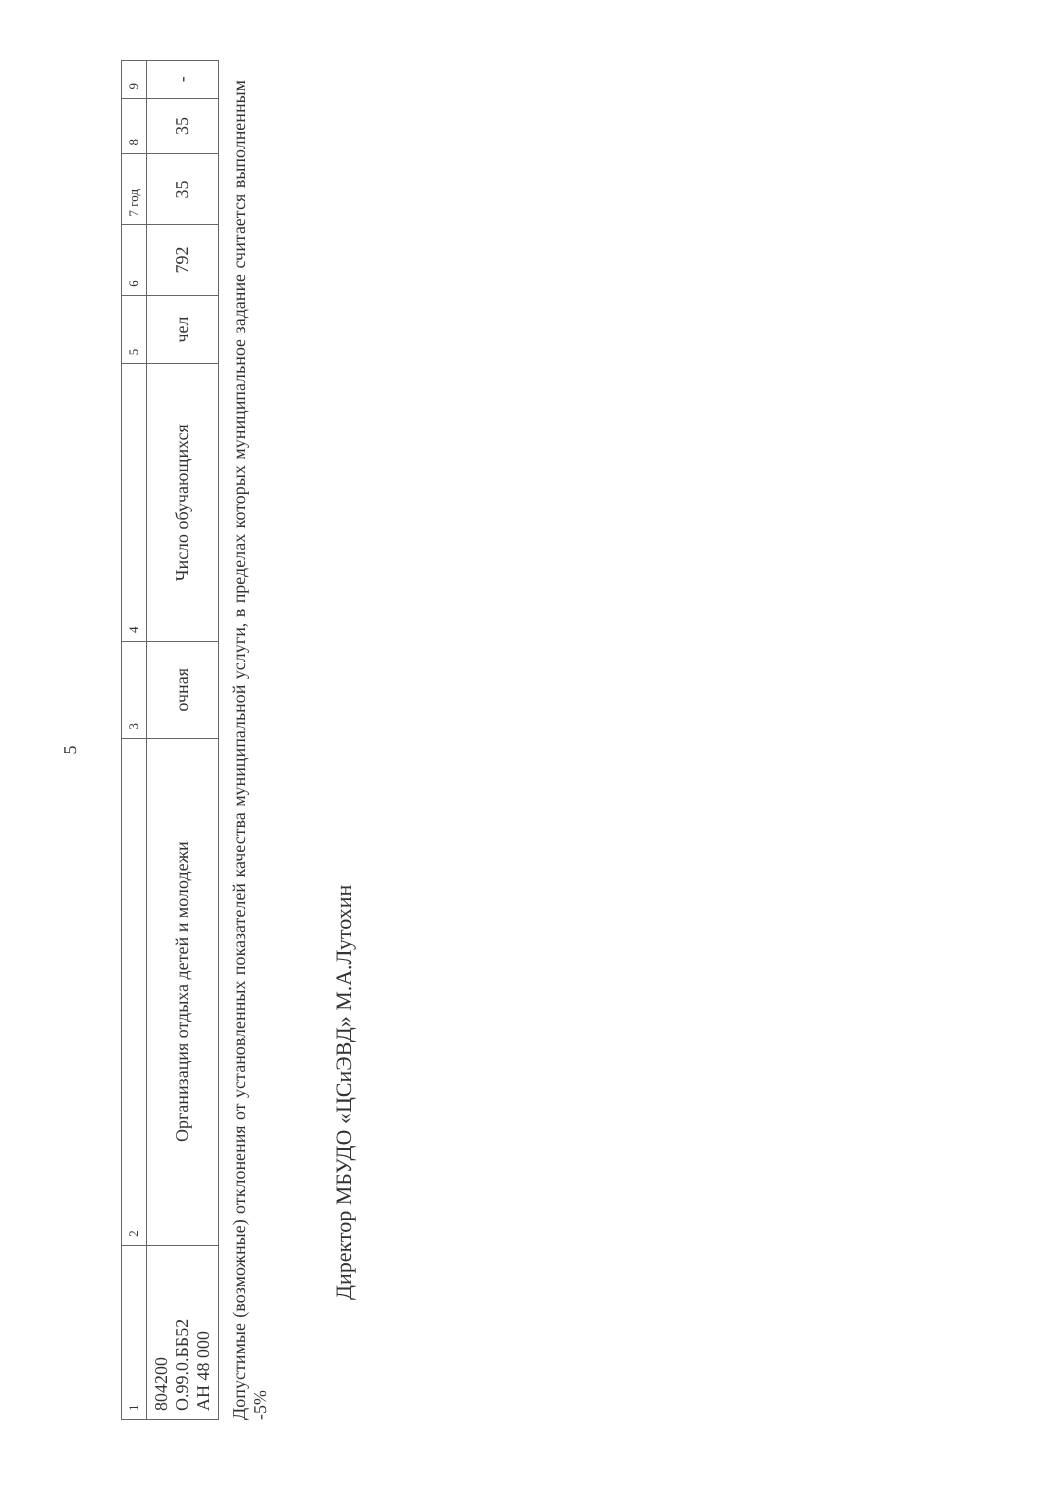5
| 1 | 2 | 3 | 4 | 5 | 6 | 7 год | 8 | 9 |
| 804200 О.99.0.ББ52 АН 48 000 | Организация отдыха детей и молодежи | очная | Число обучающихся | чел | 792 | 35 | 35 | - |
Допустимые (возможные) отклонения от установленных показателей качества муниципальной услуги, в пределах которых муниципальное задание считается выполненным -5%
Директор МБУДО «ЦСиЭВД» М.А.Лутохин